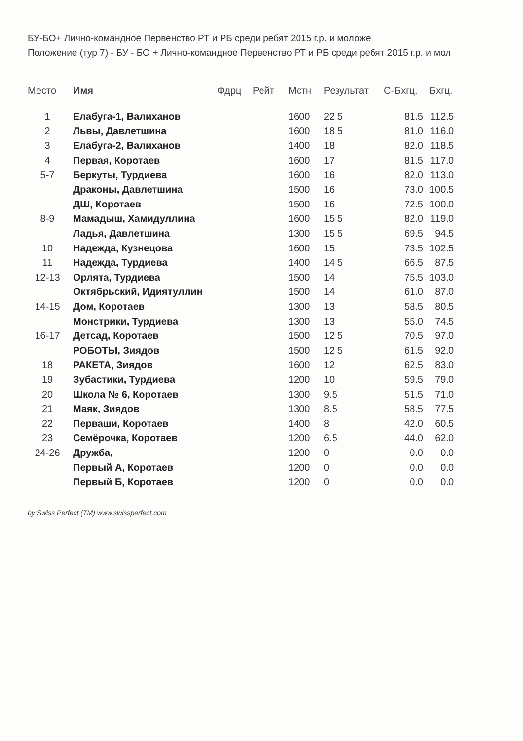БУ-БО+ Лично-командное Первенство РТ и РБ среди ребят 2015 г.р. и моложе
Положение (тур 7) - БУ - БО + Лично-командное Первенство РТ и РБ среди ребят 2015 г.р. и мол
| Место | Имя | Фдрц | Рейт | Мстн | Результат | С-Бхгц. | Бхгц. |
| --- | --- | --- | --- | --- | --- | --- | --- |
| 1 | Елабуга-1, Валиханов | | | 1600 | 22.5 | 81.5 | 112.5 |
| 2 | Львы, Давлетшина | | | 1600 | 18.5 | 81.0 | 116.0 |
| 3 | Елабуга-2, Валиханов | | | 1400 | 18 | 82.0 | 118.5 |
| 4 | Первая, Коротаев | | | 1600 | 17 | 81.5 | 117.0 |
| 5-7 | Беркуты, Турдиева | | | 1600 | 16 | 82.0 | 113.0 |
| | Драконы, Давлетшина | | | 1500 | 16 | 73.0 | 100.5 |
| | ДШ, Коротаев | | | 1500 | 16 | 72.5 | 100.0 |
| 8-9 | Мамадыш, Хамидуллина | | | 1600 | 15.5 | 82.0 | 119.0 |
| | Ладья, Давлетшина | | | 1300 | 15.5 | 69.5 | 94.5 |
| 10 | Надежда, Кузнецова | | | 1600 | 15 | 73.5 | 102.5 |
| 11 | Надежда, Турдиева | | | 1400 | 14.5 | 66.5 | 87.5 |
| 12-13 | Орлята, Турдиева | | | 1500 | 14 | 75.5 | 103.0 |
| | Октябрьский, Идиятуллин | | | 1500 | 14 | 61.0 | 87.0 |
| 14-15 | Дом, Коротаев | | | 1300 | 13 | 58.5 | 80.5 |
| | Монстрики, Турдиева | | | 1300 | 13 | 55.0 | 74.5 |
| 16-17 | Детсад, Коротаев | | | 1500 | 12.5 | 70.5 | 97.0 |
| | РОБОТЫ, Зиядов | | | 1500 | 12.5 | 61.5 | 92.0 |
| 18 | РАКЕТА, Зиядов | | | 1600 | 12 | 62.5 | 83.0 |
| 19 | Зубастики, Турдиева | | | 1200 | 10 | 59.5 | 79.0 |
| 20 | Школа № 6, Коротаев | | | 1300 | 9.5 | 51.5 | 71.0 |
| 21 | Маяк, Зиядов | | | 1300 | 8.5 | 58.5 | 77.5 |
| 22 | Перваши, Коротаев | | | 1400 | 8 | 42.0 | 60.5 |
| 23 | Семёрочка, Коротаев | | | 1200 | 6.5 | 44.0 | 62.0 |
| 24-26 | Дружба, | | | 1200 | 0 | 0.0 | 0.0 |
| | Первый А, Коротаев | | | 1200 | 0 | 0.0 | 0.0 |
| | Первый Б, Коротаев | | | 1200 | 0 | 0.0 | 0.0 |
by Swiss Perfect (TM) www.swissperfect.com